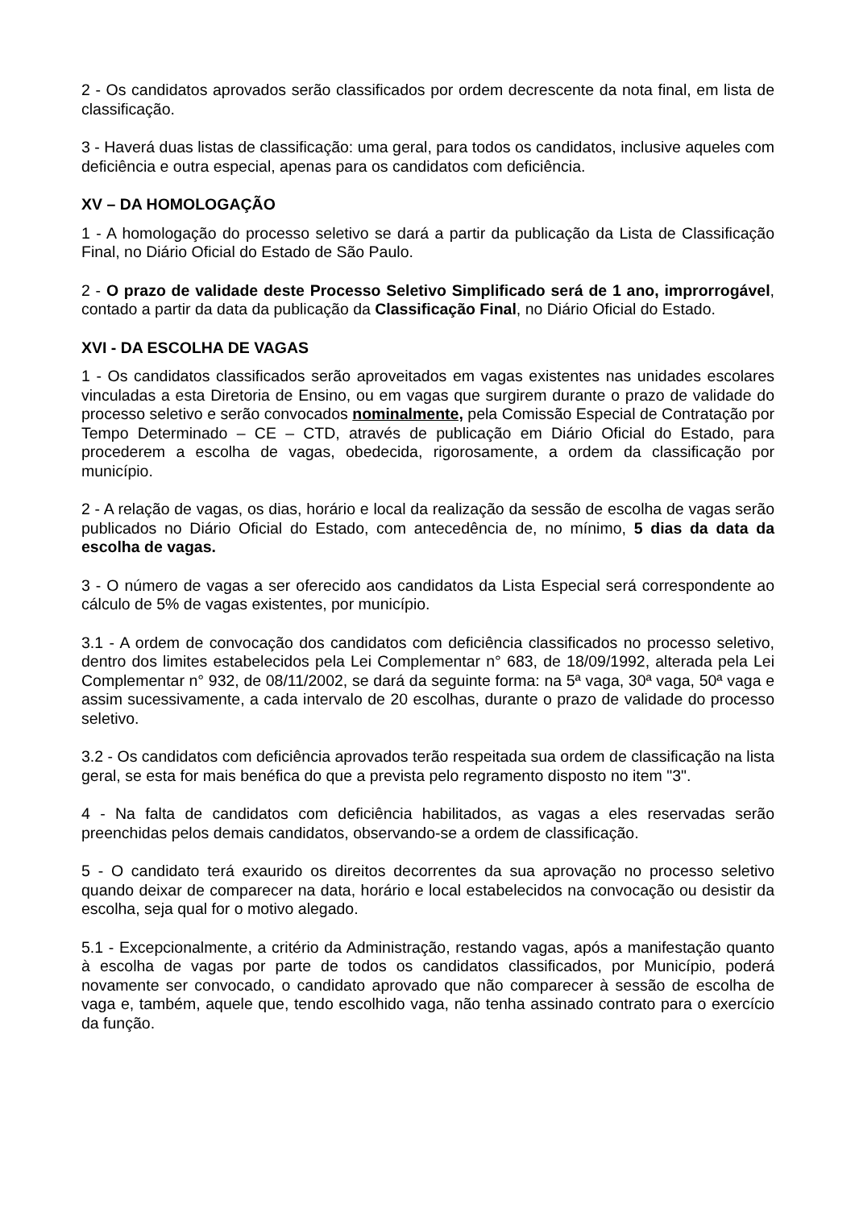2 - Os candidatos aprovados serão classificados por ordem decrescente da nota final, em lista de classificação.
3 - Haverá duas listas de classificação: uma geral, para todos os candidatos, inclusive aqueles com deficiência e outra especial, apenas para os candidatos com deficiência.
XV – DA HOMOLOGAÇÃO
1 - A homologação do processo seletivo se dará a partir da publicação da Lista de Classificação Final, no Diário Oficial do Estado de São Paulo.
2 - O prazo de validade deste Processo Seletivo Simplificado será de 1 ano, improrrogável, contado a partir da data da publicação da Classificação Final, no Diário Oficial do Estado.
XVI - DA ESCOLHA DE VAGAS
1 - Os candidatos classificados serão aproveitados em vagas existentes nas unidades escolares vinculadas a esta Diretoria de Ensino, ou em vagas que surgirem durante o prazo de validade do processo seletivo e serão convocados nominalmente, pela Comissão Especial de Contratação por Tempo Determinado – CE – CTD, através de publicação em Diário Oficial do Estado, para procederem a escolha de vagas, obedecida, rigorosamente, a ordem da classificação por município.
2 - A relação de vagas, os dias, horário e local da realização da sessão de escolha de vagas serão publicados no Diário Oficial do Estado, com antecedência de, no mínimo, 5 dias da data da escolha de vagas.
3 - O número de vagas a ser oferecido aos candidatos da Lista Especial será correspondente ao cálculo de 5% de vagas existentes, por município.
3.1 - A ordem de convocação dos candidatos com deficiência classificados no processo seletivo, dentro dos limites estabelecidos pela Lei Complementar n° 683, de 18/09/1992, alterada pela Lei Complementar n° 932, de 08/11/2002, se dará da seguinte forma: na 5ª vaga, 30ª vaga, 50ª vaga e assim sucessivamente, a cada intervalo de 20 escolhas, durante o prazo de validade do processo seletivo.
3.2 - Os candidatos com deficiência aprovados terão respeitada sua ordem de classificação na lista geral, se esta for mais benéfica do que a prevista pelo regramento disposto no item "3".
4 - Na falta de candidatos com deficiência habilitados, as vagas a eles reservadas serão preenchidas pelos demais candidatos, observando-se a ordem de classificação.
5 - O candidato terá exaurido os direitos decorrentes da sua aprovação no processo seletivo quando deixar de comparecer na data, horário e local estabelecidos na convocação ou desistir da escolha, seja qual for o motivo alegado.
5.1 - Excepcionalmente, a critério da Administração, restando vagas, após a manifestação quanto à escolha de vagas por parte de todos os candidatos classificados, por Município, poderá novamente ser convocado, o candidato aprovado que não comparecer à sessão de escolha de vaga e, também, aquele que, tendo escolhido vaga, não tenha assinado contrato para o exercício da função.